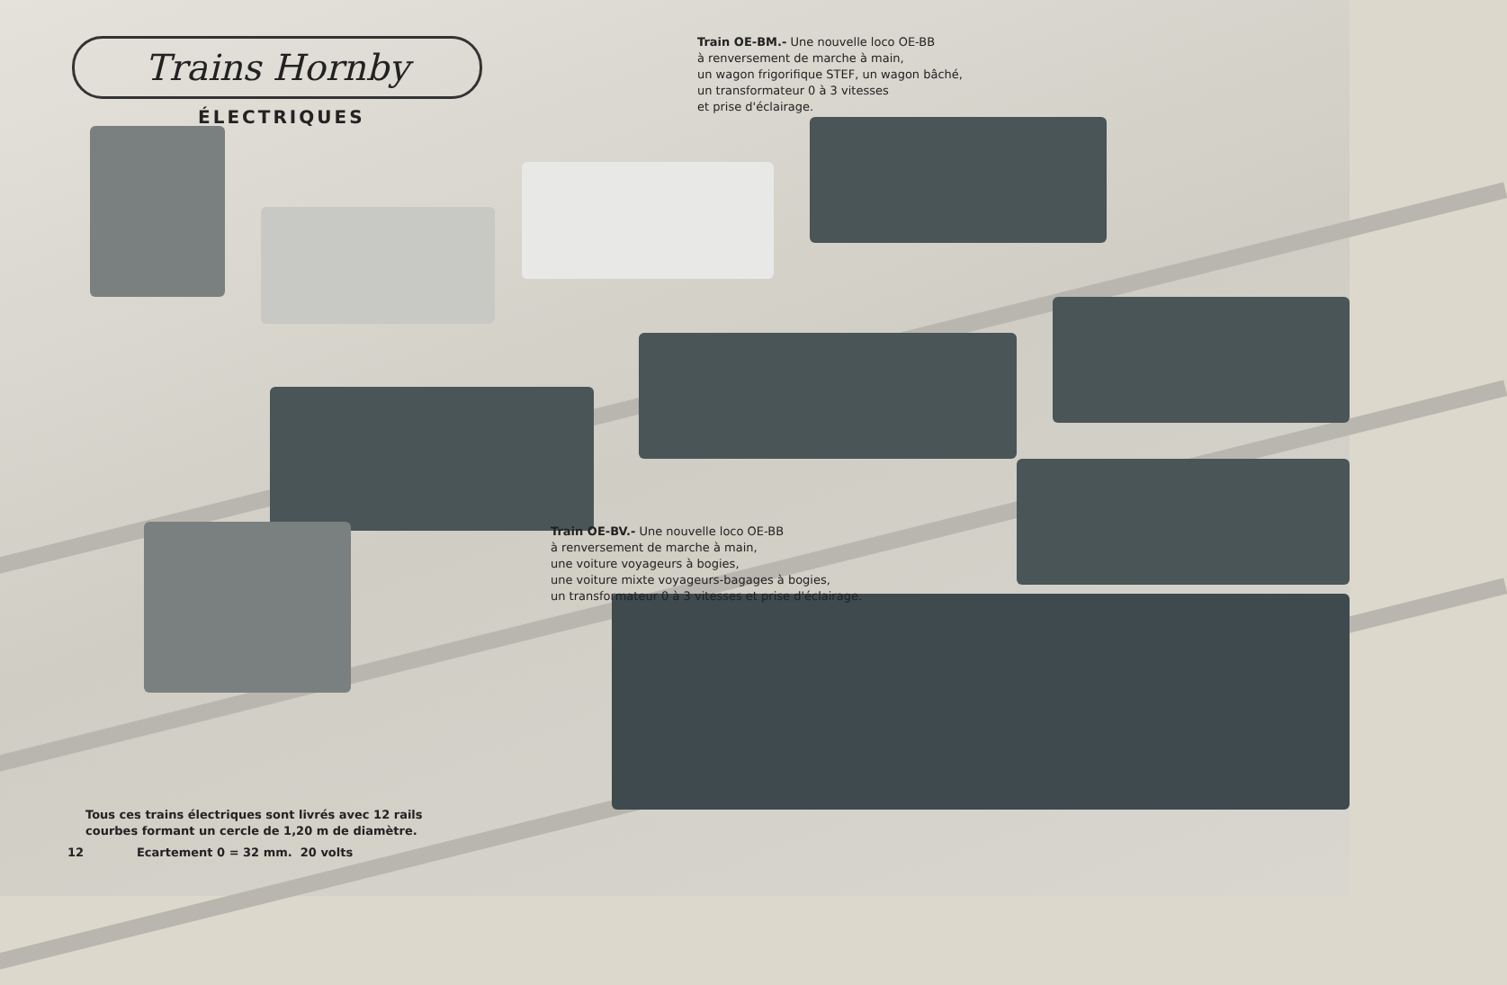Trains Hornby
ÉLECTRIQUES
Train OE-BM.- Une nouvelle loco OE-BB
à renversement de marche à main,
un wagon frigorifique STEF, un wagon bâché,
un transformateur 0 à 3 vitesses
et prise d'éclairage.
Train OE-BV.- Une nouvelle loco OE-BB
à renversement de marche à main,
une voiture voyageurs à bogies,
une voiture mixte voyageurs-bagages à bogies,
un transformateur 0 à 3 vitesses et prise d'éclairage.
Tous ces trains électriques sont livrés avec 12 rails
courbes formant un cercle de 1,20 m de diamètre.
12 Ecartement 0 = 32 mm. 20 volts